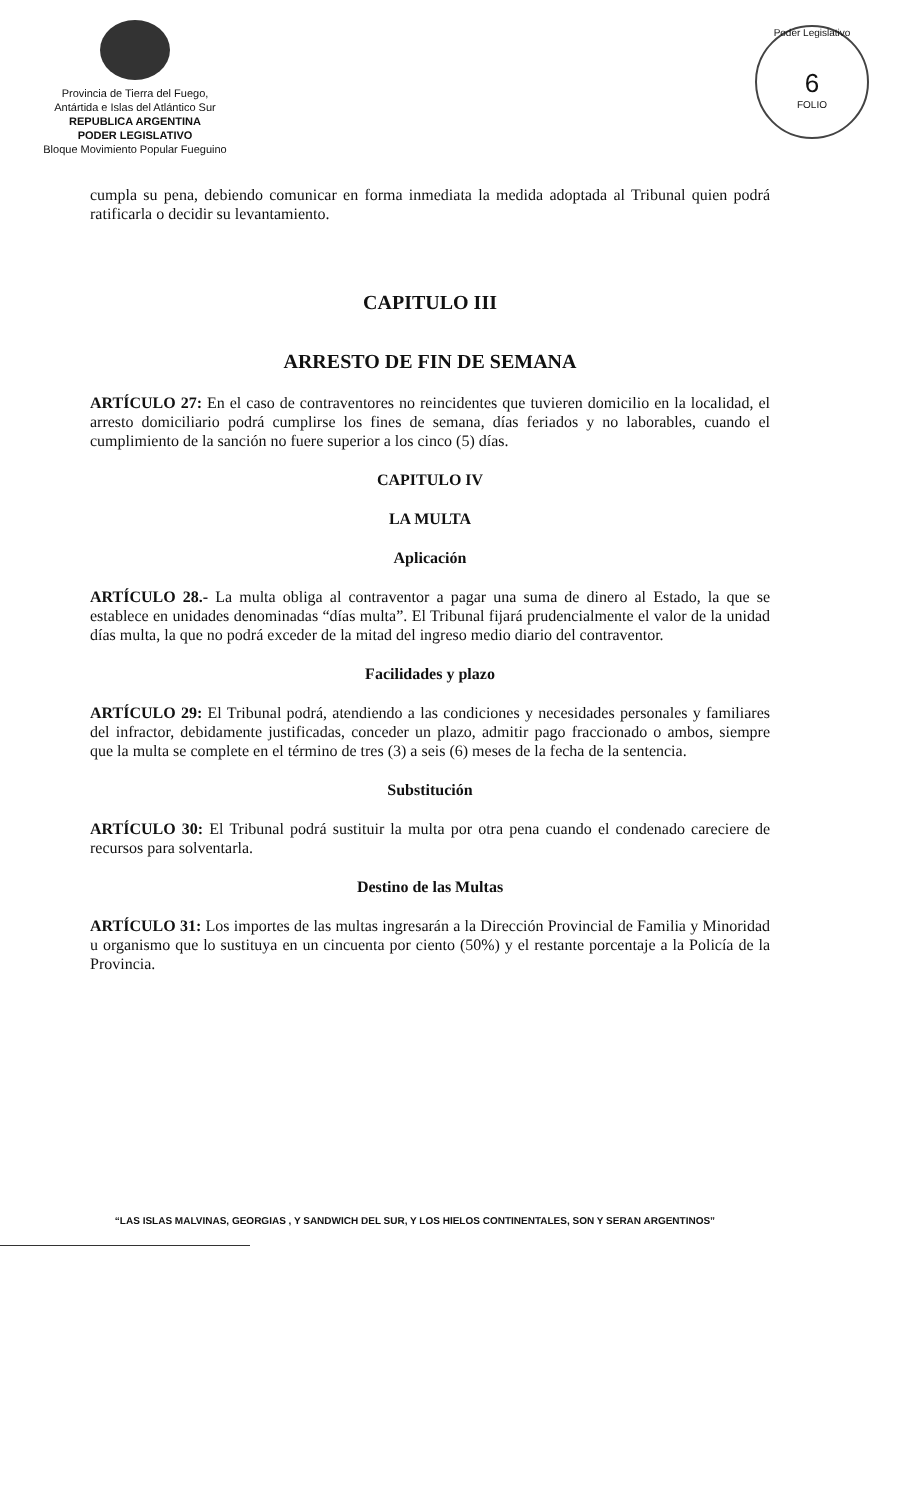Provincia de Tierra del Fuego,
Antártida e Islas del Atlántico Sur
REPUBLICA ARGENTINA
PODER LEGISLATIVO
Bloque Movimiento Popular Fueguino
Poder Legislativo
6
FOLIO
cumpla su pena, debiendo comunicar en forma inmediata la medida adoptada al Tribunal quien podrá ratificarla o decidir su levantamiento.
CAPITULO III
ARRESTO DE FIN DE SEMANA
ARTÍCULO 27: En el caso de contraventores no reincidentes que tuvieren domicilio en la localidad, el arresto domiciliario podrá cumplirse los fines de semana, días feriados y no laborables, cuando el cumplimiento de la sanción no fuere superior a los cinco (5) días.
CAPITULO IV
LA MULTA
Aplicación
ARTÍCULO 28.- La multa obliga al contraventor a pagar una suma de dinero al Estado, la que se establece en unidades denominadas “días multa”. El Tribunal fijará prudencialmente el valor de la unidad días multa, la que no podrá exceder de la mitad del ingreso medio diario del contraventor.
Facilidades y plazo
ARTÍCULO 29: El Tribunal podrá, atendiendo a las condiciones y necesidades personales y familiares del infractor, debidamente justificadas, conceder un plazo, admitir pago fraccionado o ambos, siempre que la multa se complete en el término de tres (3) a seis (6) meses de la fecha de la sentencia.
Substitución
ARTÍCULO 30: El Tribunal podrá sustituir la multa por otra pena cuando el condenado careciere de recursos para solventarla.
Destino de las Multas
ARTÍCULO 31: Los importes de las multas ingresarán a la Dirección Provincial de Familia y Minoridad u organismo que lo sustituya en un cincuenta por ciento (50%) y el restante porcentaje a la Policía de la Provincia.
“LAS ISLAS MALVINAS, GEORGIAS , Y SANDWICH DEL SUR, Y LOS HIELOS CONTINENTALES, SON Y SERAN ARGENTINOS”